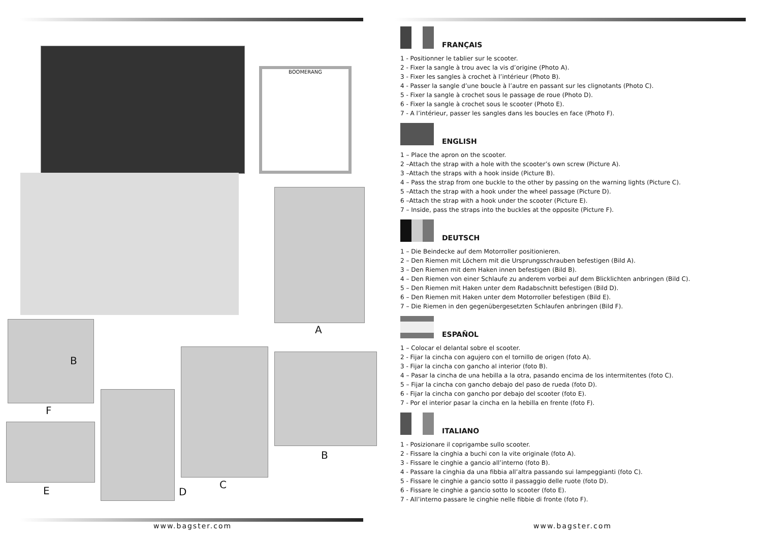BOOMERANG
A
B
F
E
C
D
B
www.bagster.com
FRANÇAIS
1 - Positionner le tablier sur le scooter.
2 - Fixer la sangle à trou avec la vis d’origine (Photo A).
3 - Fixer les sangles à crochet à l’intérieur (Photo B).
4 - Passer la sangle d’une boucle à l’autre en passant sur les clignotants (Photo C).
5 - Fixer la sangle à crochet sous le passage de roue (Photo D).
6 - Fixer la sangle à crochet sous le scooter (Photo E).
7 - A l’intérieur, passer les sangles dans les boucles en face (Photo F).
ENGLISH
1 – Place the apron on the scooter.
2 –Attach the strap with a hole with the scooter’s own screw (Picture A).
3 –Attach the straps with a hook inside (Picture B).
4 – Pass the strap from one buckle to the other by passing on the warning lights (Picture C).
5 –Attach the strap with a hook under the wheel passage (Picture D).
6 –Attach the strap with a hook under the scooter (Picture E).
7 – Inside, pass the straps into the buckles at the opposite (Picture F).
DEUTSCH
1 – Die Beindecke auf dem Motorroller positionieren.
2 – Den Riemen mit Löchern mit die Ursprungsschrauben befestigen (Bild A).
3 – Den Riemen mit dem Haken innen befestigen (Bild B).
4 – Den Riemen von einer Schlaufe zu anderem vorbei auf dem Blicklichten anbringen (Bild C).
5 – Den Riemen mit Haken unter dem Radabschnitt befestigen (Bild D).
6 – Den Riemen mit Haken unter dem Motorroller befestigen (Bild E).
7 – Die Riemen in den gegenübergesetzten Schlaufen anbringen (Bild F).
ESPAÑOL
1 – Colocar el delantal sobre el scooter.
2 - Fijar la cincha con agujero con el tornillo de origen (foto A).
3 - Fijar la cincha con gancho al interior (foto B).
4 – Pasar la cincha de una hebilla a la otra, pasando encima de los intermitentes (foto C).
5 – Fijar la cincha con gancho debajo del paso de rueda (foto D).
6 - Fijar la cincha con gancho por debajo del scooter (foto E).
7 - Por el interior pasar la cincha en la hebilla en frente (foto F).
ITALIANO
1 - Posizionare il coprigambe sullo scooter.
2 - Fissare la cinghia a buchi con la vite originale (foto A).
3 - Fissare le cinghie a gancio all’interno (foto B).
4 - Passare la cinghia da una fibbia all’altra passando sui lampeggianti (foto C).
5 - Fissare le cinghie a gancio sotto il passaggio delle ruote (foto D).
6 - Fissare le cinghie a gancio sotto lo scooter (foto E).
7 - All’interno passare le cinghie nelle fibbie di fronte (foto F).
www.bagster.com